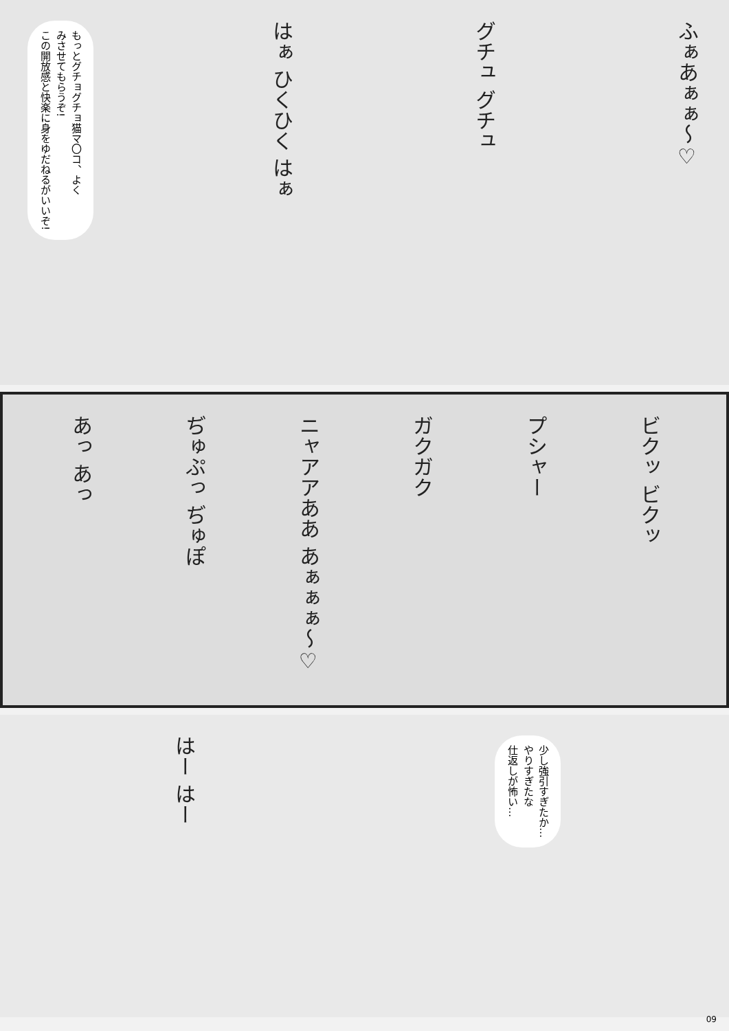もっとグチョグチョ猫マ〇コ、よく
みさせてもらうぞ!
この開放感と快楽に身をゆだねるがいいぞ!
はぁ ひくひく はぁ
グチュ グチュ
ふぁあぁぁ〜♡
あっ あっ
ぢゅぷっ ぢゅぽ
ニャアアああ あぁぁぁ〜♡
ガクガク
プシャー
ビクッ ビクッ
はー はー
少し強引すぎたか…
やりすぎたな
仕返しが怖い…
09